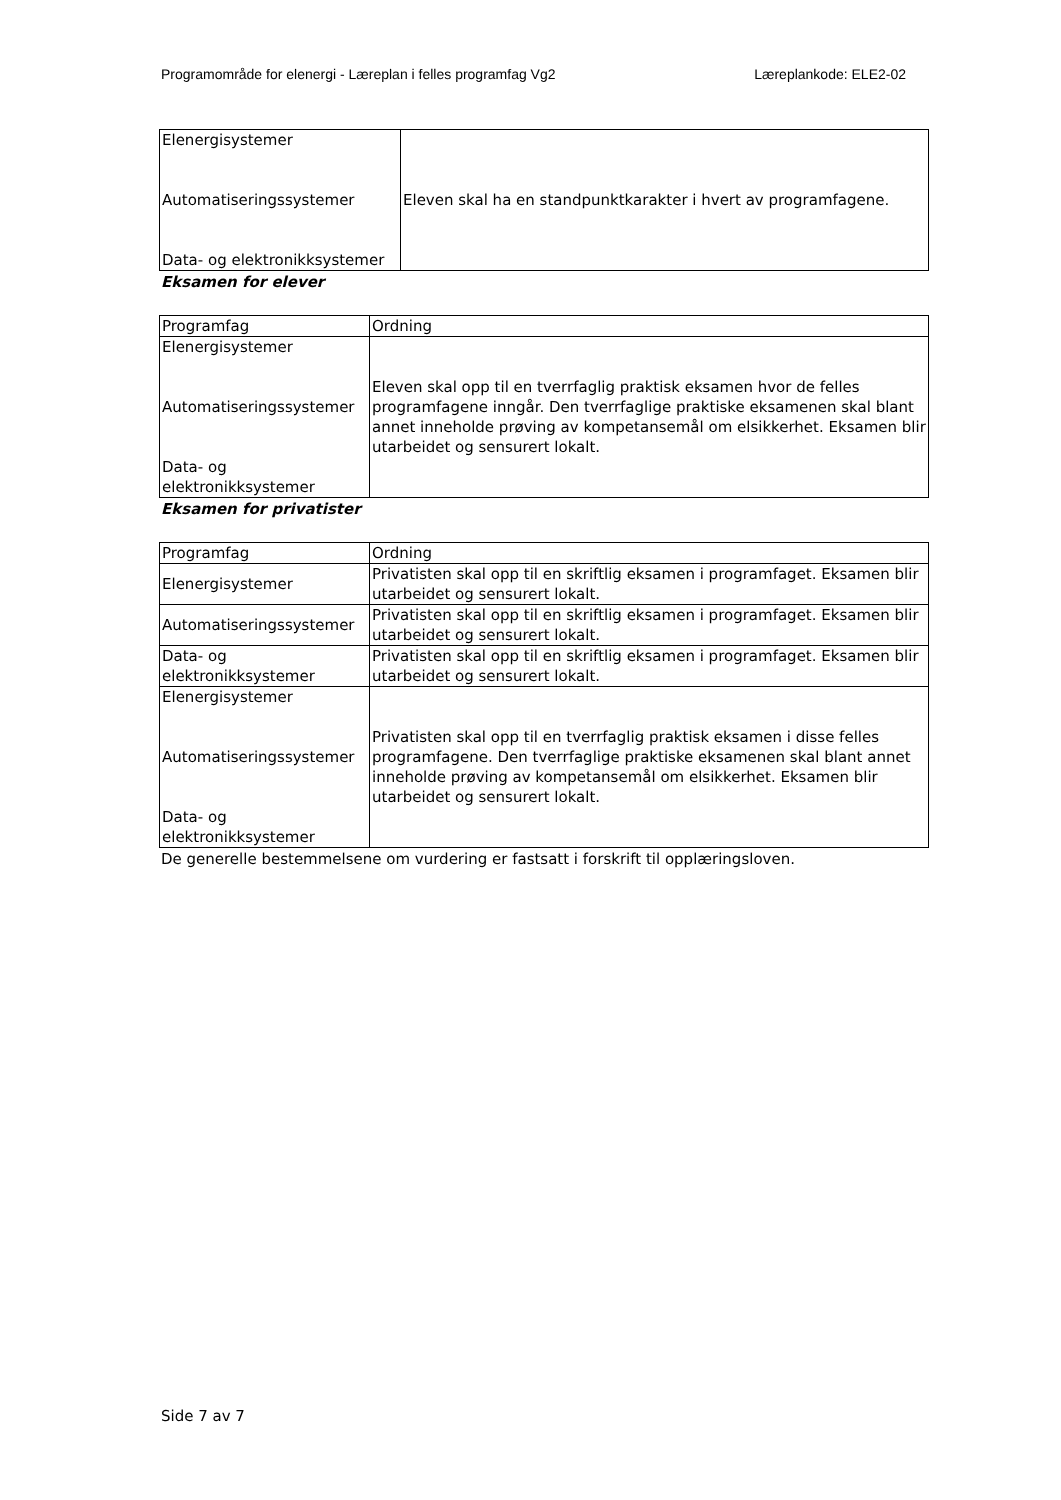Programområde for elenergi - Læreplan i felles programfag Vg2 Læreplankode: ELE2-02
| Elenergisystemer Automatiseringssystemer Data- og elektronikksystemer | Eleven skal ha en standpunktkarakter i hvert av programfagene. |
Eksamen for elever
| Programfag | Ordning |
| Elenergisystemer Automatiseringssystemer Data- og elektronikksystemer | Eleven skal opp til en tverrfaglig praktisk eksamen hvor de felles programfagene inngår. Den tverrfaglige praktiske eksamenen skal blant annet inneholde prøving av kompetansemål om elsikkerhet. Eksamen blir utarbeidet og sensurert lokalt. |
Eksamen for privatister
| Programfag | Ordning |
| Elenergisystemer | Privatisten skal opp til en skriftlig eksamen i programfaget. Eksamen blir utarbeidet og sensurert lokalt. |
| Automatiseringssystemer | Privatisten skal opp til en skriftlig eksamen i programfaget. Eksamen blir utarbeidet og sensurert lokalt. |
| Data- og elektronikksystemer | Privatisten skal opp til en skriftlig eksamen i programfaget. Eksamen blir utarbeidet og sensurert lokalt. |
| Elenergisystemer Automatiseringssystemer Data- og elektronikksystemer | Privatisten skal opp til en tverrfaglig praktisk eksamen i disse felles programfagene. Den tverrfaglige praktiske eksamenen skal blant annet inneholde prøving av kompetansemål om elsikkerhet. Eksamen blir utarbeidet og sensurert lokalt. |
De generelle bestemmelsene om vurdering er fastsatt i forskrift til opplæringsloven.
Side 7 av 7